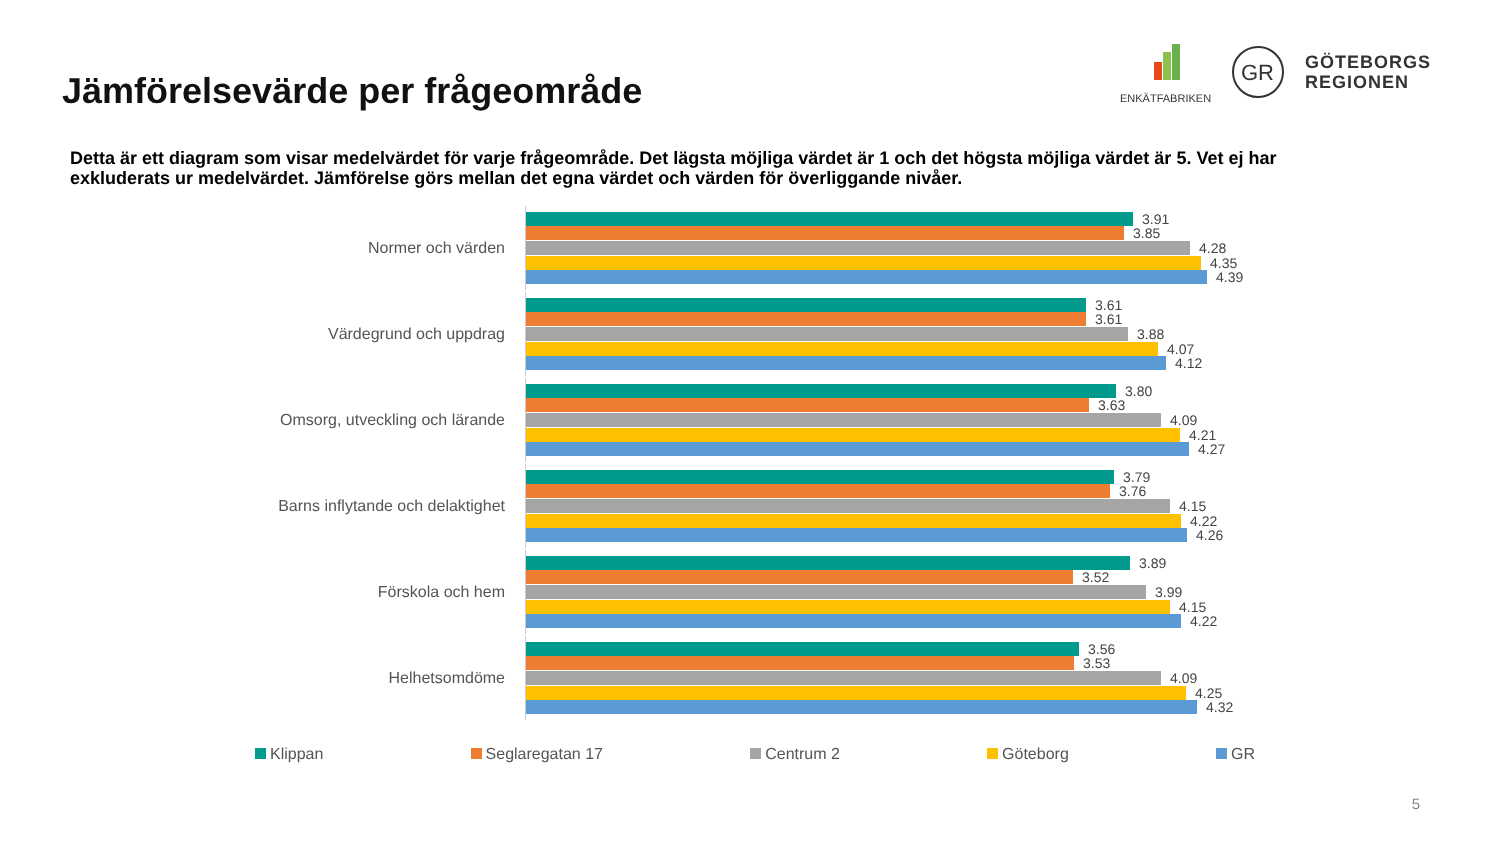Jämförelsevärde per frågeområde
ENKÄTFABRIKEN
GR
GÖTEBORGS
REGIONEN
Detta är ett diagram som visar medelvärdet för varje frågeområde. Det lägsta möjliga värdet är 1 och det högsta möjliga värdet är 5. Vet ej har exkluderats ur medelvärdet. Jämförelse görs mellan det egna värdet och värden för överliggande nivåer.
Normer och värden
3.91
3.85
4.28
4.35
4.39
Värdegrund och uppdrag
3.61
3.61
3.88
4.07
4.12
Omsorg, utveckling och lärande
3.80
3.63
4.09
4.21
4.27
Barns inflytande och delaktighet
3.79
3.76
4.15
4.22
4.26
Förskola och hem
3.89
3.52
3.99
4.15
4.22
Helhetsomdöme
3.56
3.53
4.09
4.25
4.32
Klippan Seglaregatan 17 Centrum 2 Göteborg GR
5